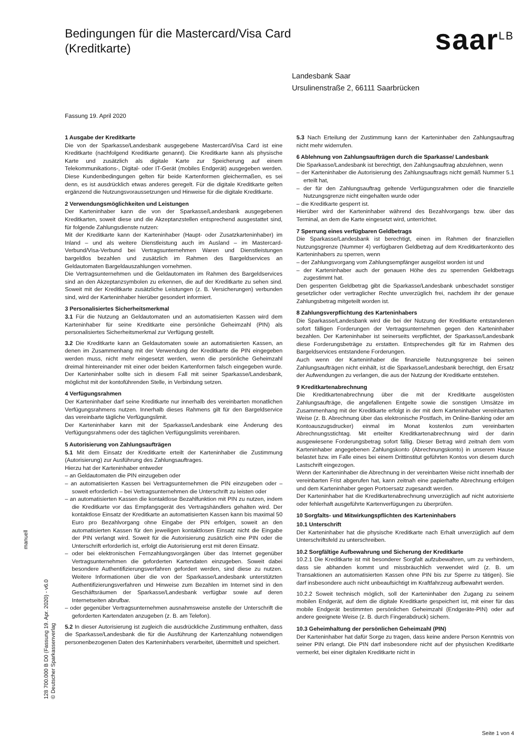Bedingungen für die Mastercard/Visa Card
(Kreditkarte)
saar<sup>LB</sup>
Fassung 19. April 2020
Landesbank Saar
Ursulinenstraße 2, 66111 Saarbrücken
1 Ausgabe der Kreditkarte
Die von der Sparkasse/Landesbank ausgegebene Mastercard/Visa Card ist eine Kreditkarte (nachfolgend Kreditkarte genannt). Die Kreditkarte kann als physische Karte und zusätzlich als digitale Karte zur Speicherung auf einem Telekommunikations-, Digital- oder IT-Gerät (mobiles Endgerät) ausgegeben werden. Diese Kundenbedingungen gelten für beide Kartenformen gleichermaßen, es sei denn, es ist ausdrücklich etwas anderes geregelt. Für die digitale Kreditkarte gelten ergänzend die Nutzungsvoraussetzungen und Hinweise für die digitale Kreditkarte.
2 Verwendungsmöglichkeiten und Leistungen
Der Karteninhaber kann die von der Sparkasse/Landesbank ausgegebenen Kreditkarten, soweit diese und die Akzeptanzstellen entsprechend ausgestattet sind, für folgende Zahlungsdienste nutzen:
Mit der Kreditkarte kann der Karteninhaber (Haupt- oder Zusatzkarteninhaber) im Inland – und als weitere Dienstleistung auch im Ausland – im Mastercard-Verbund/Visa-Verbund bei Vertragsunternehmen Waren und Dienstleistungen bargeldlos bezahlen und zusätzlich im Rahmen des Bargeldservices an Geldautomaten Bargeldauszahlungen vornehmen.
Die Vertragsunternehmen und die Geldautomaten im Rahmen des Bargeldservices sind an den Akzeptanzsymbolen zu erkennen, die auf der Kreditkarte zu sehen sind. Soweit mit der Kreditkarte zusätzliche Leistungen (z. B. Versicherungen) verbunden sind, wird der Karteninhaber hierüber gesondert informiert.
3 Personalisiertes Sicherheitsmerkmal
3.1 Für die Nutzung an Geldautomaten und an automatisierten Kassen wird dem Karteninhaber für seine Kreditkarte eine persönliche Geheimzahl (PIN) als personalisiertes Sicherheitsmerkmal zur Verfügung gestellt.
3.2 Die Kreditkarte kann an Geldautomaten sowie an automatisierten Kassen, an denen im Zusammenhang mit der Verwendung der Kreditkarte die PIN eingegeben werden muss, nicht mehr eingesetzt werden, wenn die persönliche Geheimzahl dreimal hintereinander mit einer oder beiden Kartenformen falsch eingegeben wurde. Der Karteninhaber sollte sich in diesem Fall mit seiner Sparkasse/Landesbank, möglichst mit der kontoführenden Stelle, in Verbindung setzen.
4 Verfügungsrahmen
Der Karteninhaber darf seine Kreditkarte nur innerhalb des vereinbarten monatlichen Verfügungsrahmens nutzen. Innerhalb dieses Rahmens gilt für den Bargeldservice das vereinbarte tägliche Verfügungslimit.
Der Karteninhaber kann mit der Sparkasse/Landesbank eine Änderung des Verfügungsrahmens oder des täglichen Verfügungslimits vereinbaren.
5 Autorisierung von Zahlungsaufträgen
5.1 Mit dem Einsatz der Kreditkarte erteilt der Karteninhaber die Zustimmung (Autorisierung) zur Ausführung des Zahlungsauftrages.
Hierzu hat der Karteninhaber entweder
– an Geldautomaten die PIN einzugeben oder
– an automatisierten Kassen bei Vertragsunternehmen die PIN einzugeben oder – soweit erforderlich – bei Vertragsunternehmen die Unterschrift zu leisten oder
– an automatisierten Kassen die kontaktlose Bezahlfunktion mit PIN zu nutzen, indem die Kreditkarte vor das Empfangsgerät des Vertragshändlers gehalten wird. Der kontaktlose Einsatz der Kreditkarte an automatisierten Kassen kann bis maximal 50 Euro pro Bezahlvorgang ohne Eingabe der PIN erfolgen, soweit an den automatisierten Kassen für den jeweiligen kontaktlosen Einsatz nicht die Eingabe der PIN verlangt wird. Soweit für die Autorisierung zusätzlich eine PIN oder die Unterschrift erforderlich ist, erfolgt die Autorisierung erst mit deren Einsatz.
– oder bei elektronischen Fernzahlungsvorgängen über das Internet gegenüber Vertragsunternehmen die geforderten Kartendaten einzugeben. Soweit dabei besondere Authentifizierungsverfahren gefordert werden, sind diese zu nutzen. Weitere Informationen über die von der Sparkasse/Landesbank unterstützten Authentifizierungsverfahren und Hinweise zum Bezahlen im Internet sind in den Geschäftsräumen der Sparkasse/Landesbank verfügbar sowie auf deren Internetseiten abrufbar.
– oder gegenüber Vertragsunternehmen ausnahmsweise anstelle der Unterschrift die geforderten Kartendaten anzugeben (z. B. am Telefon).
5.2 In dieser Autorisierung ist zugleich die ausdrückliche Zustimmung enthalten, dass die Sparkasse/Landesbank die für die Ausführung der Kartenzahlung notwendigen personenbezogenen Daten des Karteninhabers verarbeitet, übermittelt und speichert.
5.3 Nach Erteilung der Zustimmung kann der Karteninhaber den Zahlungsauftrag nicht mehr widerrufen.
6 Ablehnung von Zahlungsaufträgen durch die Sparkasse/ Landesbank
Die Sparkasse/Landesbank ist berechtigt, den Zahlungsauftrag abzulehnen, wenn
– der Karteninhaber die Autorisierung des Zahlungsauftrags nicht gemäß Nummer 5.1 erteilt hat,
– der für den Zahlungsauftrag geltende Verfügungsrahmen oder die finanzielle Nutzungsgrenze nicht eingehalten wurde oder
– die Kreditkarte gesperrt ist.
Hierüber wird der Karteninhaber während des Bezahlvorgangs bzw. über das Terminal, an dem die Karte eingesetzt wird, unterrichtet.
7 Sperrung eines verfügbaren Geldbetrags
Die Sparkasse/Landesbank ist berechtigt, einen im Rahmen der finanziellen Nutzungsgrenze (Nummer 4) verfügbaren Geldbetrag auf dem Kreditkartenkonto des Karteninhabers zu sperren, wenn
– der Zahlungsvorgang vom Zahlungsempfänger ausgelöst worden ist und
– der Karteninhaber auch der genauen Höhe des zu sperrenden Geldbetrags zugestimmt hat.
Den gesperrten Geldbetrag gibt die Sparkasse/Landesbank unbeschadet sonstiger gesetzlicher oder vertraglicher Rechte unverzüglich frei, nachdem ihr der genaue Zahlungsbetrag mitgeteilt worden ist.
8 Zahlungsverpflichtung des Karteninhabers
Die Sparkasse/Landesbank wird die bei der Nutzung der Kreditkarte entstandenen sofort fälligen Forderungen der Vertragsunternehmen gegen den Karteninhaber bezahlen. Der Karteninhaber ist seinerseits verpflichtet, der Sparkasse/Landesbank diese Forderungsbeträge zu erstatten. Entsprechendes gilt für im Rahmen des Bargeldservices entstandene Forderungen.
Auch wenn der Karteninhaber die finanzielle Nutzungsgrenze bei seinen Zahlungsaufträgen nicht einhält, ist die Sparkasse/Landesbank berechtigt, den Ersatz der Aufwendungen zu verlangen, die aus der Nutzung der Kreditkarte entstehen.
9 Kreditkartenabrechnung
Die Kreditkartenabrechnung über die mit der Kreditkarte ausgelösten Zahlungsaufträge, die angefallenen Entgelte sowie die sonstigen Umsätze im Zusammenhang mit der Kreditkarte erfolgt in der mit dem Karteninhaber vereinbarten Weise (z. B. Abrechnung über das elektronische Postfach, im Online-Banking oder am Kontoauszugsdrucker) einmal im Monat kostenlos zum vereinbarten Abrechnungsstichtag. Mit erteilter Kreditkartenabrechnung wird der darin ausgewiesene Forderungsbetrag sofort fällig. Dieser Betrag wird zeitnah dem vom Karteninhaber angegebenen Zahlungskonto (Abrechnungskonto) in unserem Hause belastet bzw. im Falle eines bei einem Drittinstitut geführten Kontos von diesem durch Lastschrift eingezogen.
Wenn der Karteninhaber die Abrechnung in der vereinbarten Weise nicht innerhalb der vereinbarten Frist abgerufen hat, kann zeitnah eine papierhafte Abrechnung erfolgen und dem Karteninhaber gegen Portoersatz zugesandt werden.
Der Karteninhaber hat die Kreditkartenabrechnung unverzüglich auf nicht autorisierte oder fehlerhaft ausgeführte Kartenverfügungen zu überprüfen.
10 Sorgfalts- und Mitwirkungspflichten des Karteninhabers
10.1 Unterschrift
Der Karteninhaber hat die physische Kreditkarte nach Erhalt unverzüglich auf dem Unterschriftsfeld zu unterschreiben.
10.2 Sorgfältige Aufbewahrung und Sicherung der Kreditkarte
10.2.1 Die Kreditkarte ist mit besonderer Sorgfalt aufzubewahren, um zu verhindern, dass sie abhanden kommt und missbräuchlich verwendet wird (z. B. um Transaktionen an automatisierten Kassen ohne PIN bis zur Sperre zu tätigen). Sie darf insbesondere auch nicht unbeaufsichtigt im Kraftfahrzeug aufbewahrt werden.
10.2.2 Soweit technisch möglich, soll der Karteninhaber den Zugang zu seinem mobilen Endgerät, auf dem die digitale Kreditkarte gespeichert ist, mit einer für das mobile Endgerät bestimmten persönlichen Geheimzahl (Endgeräte-PIN) oder auf andere geeignete Weise (z. B. durch Fingerabdruck) sichern.
10.3 Geheimhaltung der persönlichen Geheimzahl (PIN)
Der Karteninhaber hat dafür Sorge zu tragen, dass keine andere Person Kenntnis von seiner PIN erlangt. Die PIN darf insbesondere nicht auf der physischen Kreditkarte vermerkt, bei einer digitalen Kreditkarte nicht in
manuell
128 700.000 B D0 (Fassung 19. Apr. 2020) - v6.0
© Deutscher Sparkassenverlag
Seite 1 von 4